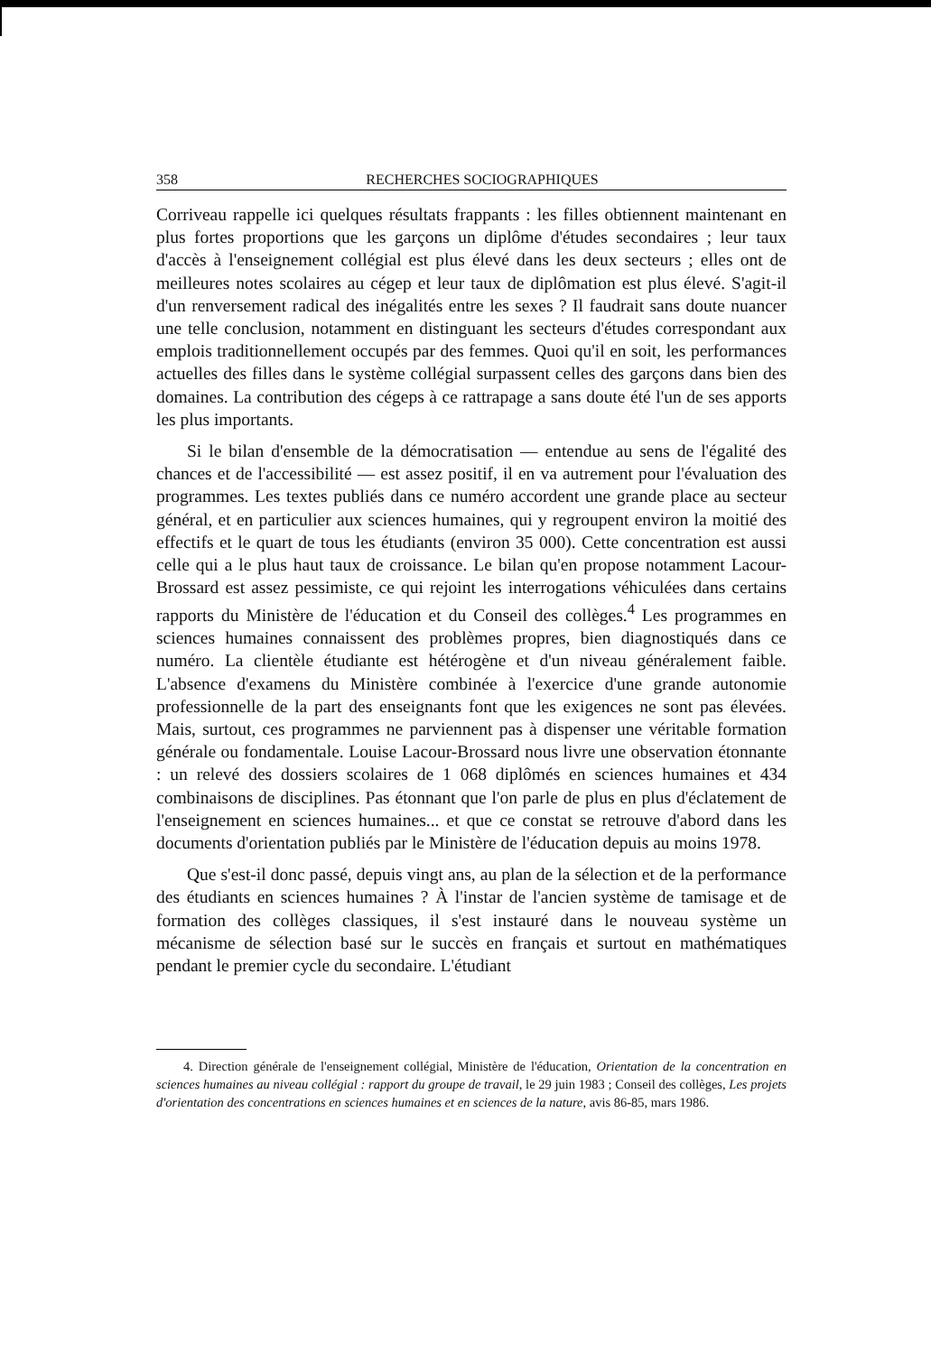358 RECHERCHES SOCIOGRAPHIQUES
Corriveau rappelle ici quelques résultats frappants : les filles obtiennent maintenant en plus fortes proportions que les garçons un diplôme d'études secondaires ; leur taux d'accès à l'enseignement collégial est plus élevé dans les deux secteurs ; elles ont de meilleures notes scolaires au cégep et leur taux de diplômation est plus élevé. S'agit-il d'un renversement radical des inégalités entre les sexes ? Il faudrait sans doute nuancer une telle conclusion, notamment en distinguant les secteurs d'études correspondant aux emplois traditionnellement occupés par des femmes. Quoi qu'il en soit, les performances actuelles des filles dans le système collégial surpassent celles des garçons dans bien des domaines. La contribution des cégeps à ce rattrapage a sans doute été l'un de ses apports les plus importants.
Si le bilan d'ensemble de la démocratisation — entendue au sens de l'égalité des chances et de l'accessibilité — est assez positif, il en va autrement pour l'évaluation des programmes. Les textes publiés dans ce numéro accordent une grande place au secteur général, et en particulier aux sciences humaines, qui y regroupent environ la moitié des effectifs et le quart de tous les étudiants (environ 35 000). Cette concentration est aussi celle qui a le plus haut taux de croissance. Le bilan qu'en propose notamment Lacour-Brossard est assez pessimiste, ce qui rejoint les interrogations véhiculées dans certains rapports du Ministère de l'éducation et du Conseil des collèges.<sup>4</sup> Les programmes en sciences humaines connaissent des problèmes propres, bien diagnostiqués dans ce numéro. La clientèle étudiante est hétérogène et d'un niveau généralement faible. L'absence d'examens du Ministère combinée à l'exercice d'une grande autonomie professionnelle de la part des enseignants font que les exigences ne sont pas élevées. Mais, surtout, ces programmes ne parviennent pas à dispenser une véritable formation générale ou fondamentale. Louise Lacour-Brossard nous livre une observation étonnante : un relevé des dossiers scolaires de 1 068 diplômés en sciences humaines et 434 combinaisons de disciplines. Pas étonnant que l'on parle de plus en plus d'éclatement de l'enseignement en sciences humaines... et que ce constat se retrouve d'abord dans les documents d'orientation publiés par le Ministère de l'éducation depuis au moins 1978.
Que s'est-il donc passé, depuis vingt ans, au plan de la sélection et de la performance des étudiants en sciences humaines ? À l'instar de l'ancien système de tamisage et de formation des collèges classiques, il s'est instauré dans le nouveau système un mécanisme de sélection basé sur le succès en français et surtout en mathématiques pendant le premier cycle du secondaire. L'étudiant
4. Direction générale de l'enseignement collégial, Ministère de l'éducation, Orientation de la concentration en sciences humaines au niveau collégial : rapport du groupe de travail, le 29 juin 1983 ; Conseil des collèges, Les projets d'orientation des concentrations en sciences humaines et en sciences de la nature, avis 86-85, mars 1986.